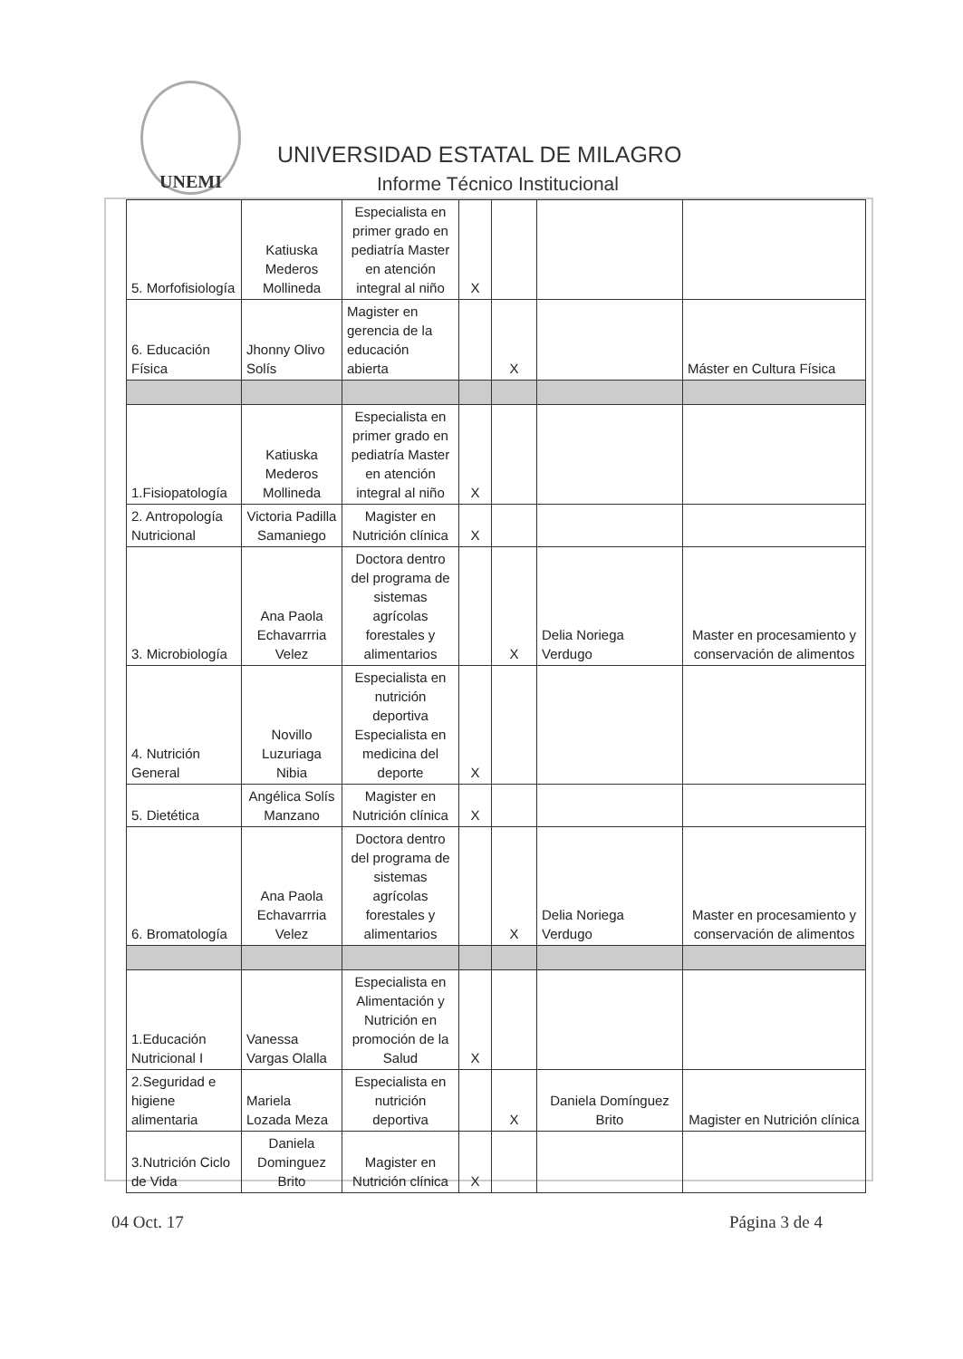UNEMI
UNIVERSIDAD ESTATAL DE MILAGRO
Informe Técnico Institucional
| 5. Morfofisiología | Katiuska Mederos Mollineda | Especialista en primer grado en pediatría Master en atención integral al niño | X | | | |
| 6. Educación Física | Jhonny Olivo Solís | Magister en gerencia de la educación abierta | | X | | Máster en Cultura Física |
| 1.Fisiopatología | Katiuska Mederos Mollineda | Especialista en primer grado en pediatría Master en atención integral al niño | X | | | |
| 2. Antropología Nutricional | Victoria Padilla Samaniego | Magister en Nutrición clínica | X | | | |
| 3. Microbiología | Ana Paola Echavarrria Velez | Doctora dentro del programa de sistemas agrícolas forestales y alimentarios | | X | Delia Noriega Verdugo | Master en procesamiento y conservación de alimentos |
| 4. Nutrición General | Novillo Luzuriaga Nibia | Especialista en nutrición deportiva Especialista en medicina del deporte | X | | | |
| 5. Dietética | Angélica Solís Manzano | Magister en Nutrición clínica | X | | | |
| 6. Bromatología | Ana Paola Echavarrria Velez | Doctora dentro del programa de sistemas agrícolas forestales y alimentarios | | X | Delia Noriega Verdugo | Master en procesamiento y conservación de alimentos |
| 1.Educación Nutricional I | Vanessa Vargas Olalla | Especialista en Alimentación y Nutrición en promoción de la Salud | X | | | |
| 2.Seguridad e higiene alimentaria | Mariela Lozada Meza | Especialista en nutrición deportiva | | X | Daniela Domínguez Brito | Magister en Nutrición clínica |
| 3.Nutrición Ciclo de Vida | Daniela Dominguez Brito | Magister en Nutrición clínica | X | | | |
04 Oct. 17 Página 3 de 4